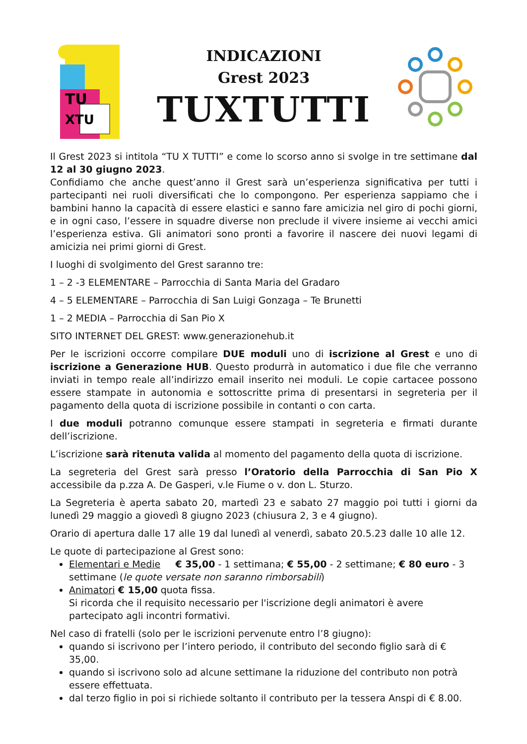TU
XTU
INDICAZIONI
Grest 2023
TUXTUTTI
Il Grest 2023 si intitola “TU X TUTTI” e come lo scorso anno si svolge in tre settimane dal 12 al 30 giugno 2023.
Confidiamo che anche quest’anno il Grest sarà un’esperienza significativa per tutti i partecipanti nei ruoli diversificati che lo compongono. Per esperienza sappiamo che i bambini hanno la capacità di essere elastici e sanno fare amicizia nel giro di pochi giorni, e in ogni caso, l’essere in squadre diverse non preclude il vivere insieme ai vecchi amici l’esperienza estiva. Gli animatori sono pronti a favorire il nascere dei nuovi legami di amicizia nei primi giorni di Grest.
I luoghi di svolgimento del Grest saranno tre:
1 – 2 -3 ELEMENTARE – Parrocchia di Santa Maria del Gradaro
4 – 5 ELEMENTARE – Parrocchia di San Luigi Gonzaga – Te Brunetti
1 – 2 MEDIA – Parrocchia di San Pio X
SITO INTERNET DEL GREST: www.generazionehub.it
Per le iscrizioni occorre compilare DUE moduli uno di iscrizione al Grest e uno di iscrizione a Generazione HUB. Questo produrrà in automatico i due file che verranno inviati in tempo reale all’indirizzo email inserito nei moduli. Le copie cartacee possono essere stampate in autonomia e sottoscritte prima di presentarsi in segreteria per il pagamento della quota di iscrizione possibile in contanti o con carta.
I due moduli potranno comunque essere stampati in segreteria e firmati durante dell’iscrizione.
L’iscrizione sarà ritenuta valida al momento del pagamento della quota di iscrizione.
La segreteria del Grest sarà presso l’Oratorio della Parrocchia di San Pio X accessibile da p.zza A. De Gasperi, v.le Fiume o v. don L. Sturzo.
La Segreteria è aperta sabato 20, martedì 23 e sabato 27 maggio poi tutti i giorni da lunedì 29 maggio a giovedì 8 giugno 2023 (chiusura 2, 3 e 4 giugno).
Orario di apertura dalle 17 alle 19 dal lunedì al venerdì, sabato 20.5.23 dalle 10 alle 12.
Le quote di partecipazione al Grest sono:
Elementari e Medie € 35,00 - 1 settimana; € 55,00 - 2 settimane; € 80 euro - 3 settimane (le quote versate non saranno rimborsabili)
Animatori € 15,00 quota fissa.
Si ricorda che il requisito necessario per l'iscrizione degli animatori è avere partecipato agli incontri formativi.
Nel caso di fratelli (solo per le iscrizioni pervenute entro l’8 giugno):
quando si iscrivono per l’intero periodo, il contributo del secondo figlio sarà di € 35,00.
quando si iscrivono solo ad alcune settimane la riduzione del contributo non potrà essere effettuata.
dal terzo figlio in poi si richiede soltanto il contributo per la tessera Anspi di € 8.00.